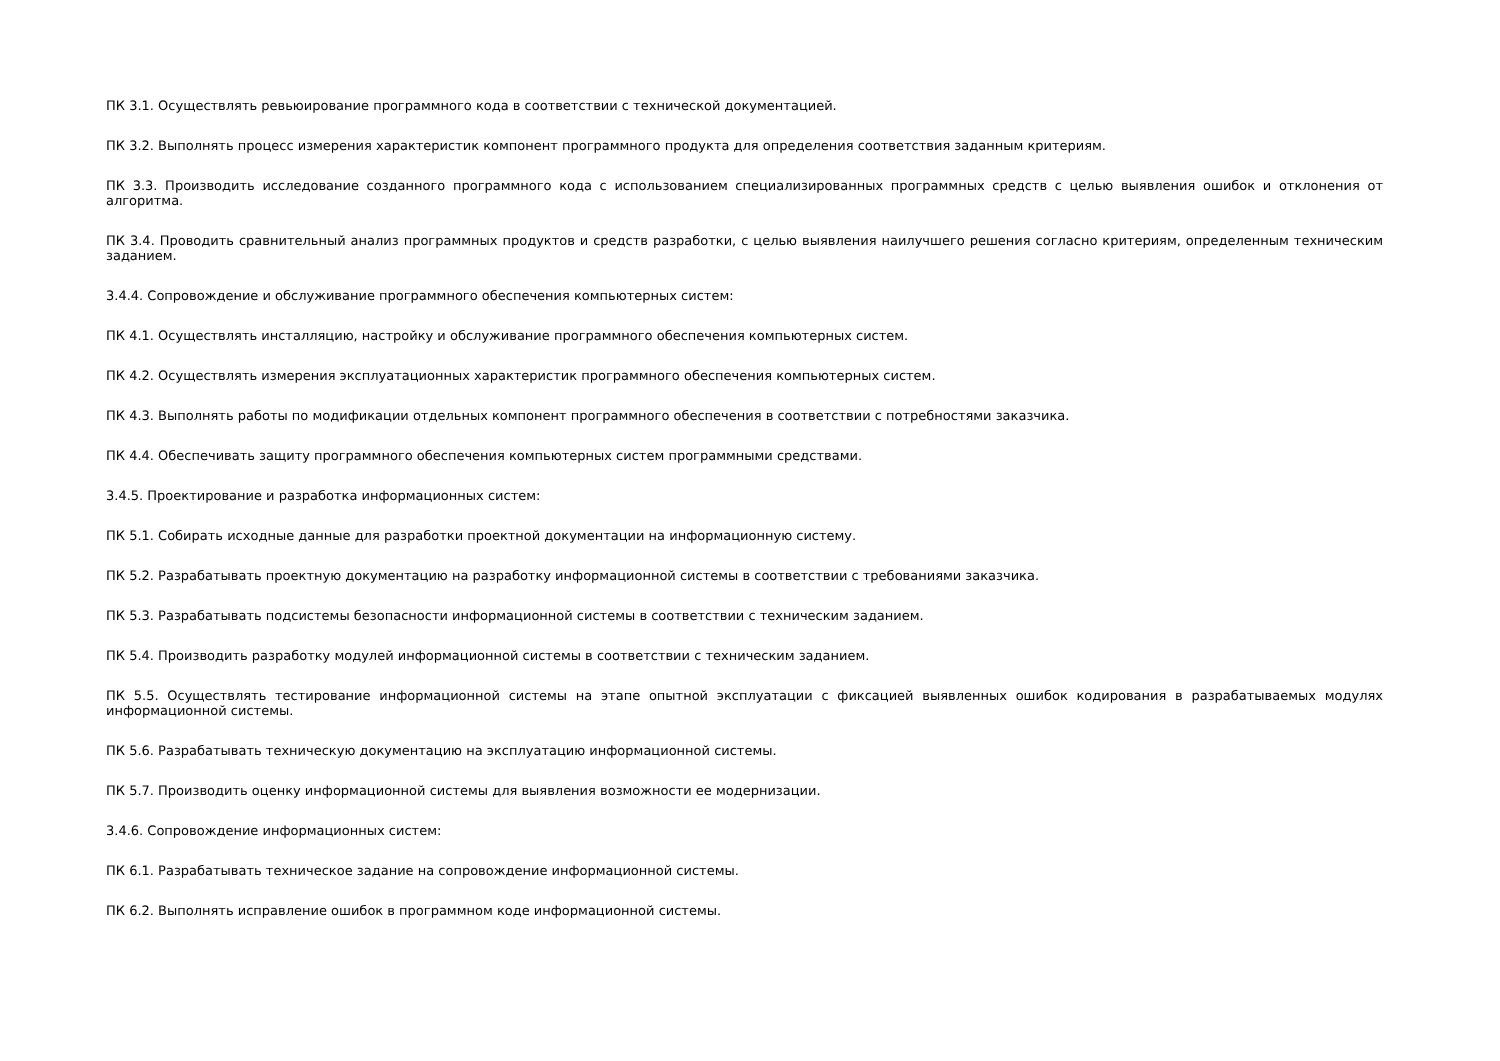ПК 3.1. Осуществлять ревьюирование программного кода в соответствии с технической документацией.
ПК 3.2. Выполнять процесс измерения характеристик компонент программного продукта для определения соответствия заданным критериям.
ПК 3.3. Производить исследование созданного программного кода с использованием специализированных программных средств с целью выявления ошибок и отклонения от алгоритма.
ПК 3.4. Проводить сравнительный анализ программных продуктов и средств разработки, с целью выявления наилучшего решения согласно критериям, определенным техническим заданием.
3.4.4. Сопровождение и обслуживание программного обеспечения компьютерных систем:
ПК 4.1. Осуществлять инсталляцию, настройку и обслуживание программного обеспечения компьютерных систем.
ПК 4.2. Осуществлять измерения эксплуатационных характеристик программного обеспечения компьютерных систем.
ПК 4.3. Выполнять работы по модификации отдельных компонент программного обеспечения в соответствии с потребностями заказчика.
ПК 4.4. Обеспечивать защиту программного обеспечения компьютерных систем программными средствами.
3.4.5. Проектирование и разработка информационных систем:
ПК 5.1. Собирать исходные данные для разработки проектной документации на информационную систему.
ПК 5.2. Разрабатывать проектную документацию на разработку информационной системы в соответствии с требованиями заказчика.
ПК 5.3. Разрабатывать подсистемы безопасности информационной системы в соответствии с техническим заданием.
ПК 5.4. Производить разработку модулей информационной системы в соответствии с техническим заданием.
ПК 5.5. Осуществлять тестирование информационной системы на этапе опытной эксплуатации с фиксацией выявленных ошибок кодирования в разрабатываемых модулях информационной системы.
ПК 5.6. Разрабатывать техническую документацию на эксплуатацию информационной системы.
ПК 5.7. Производить оценку информационной системы для выявления возможности ее модернизации.
3.4.6. Сопровождение информационных систем:
ПК 6.1. Разрабатывать техническое задание на сопровождение информационной системы.
ПК 6.2. Выполнять исправление ошибок в программном коде информационной системы.